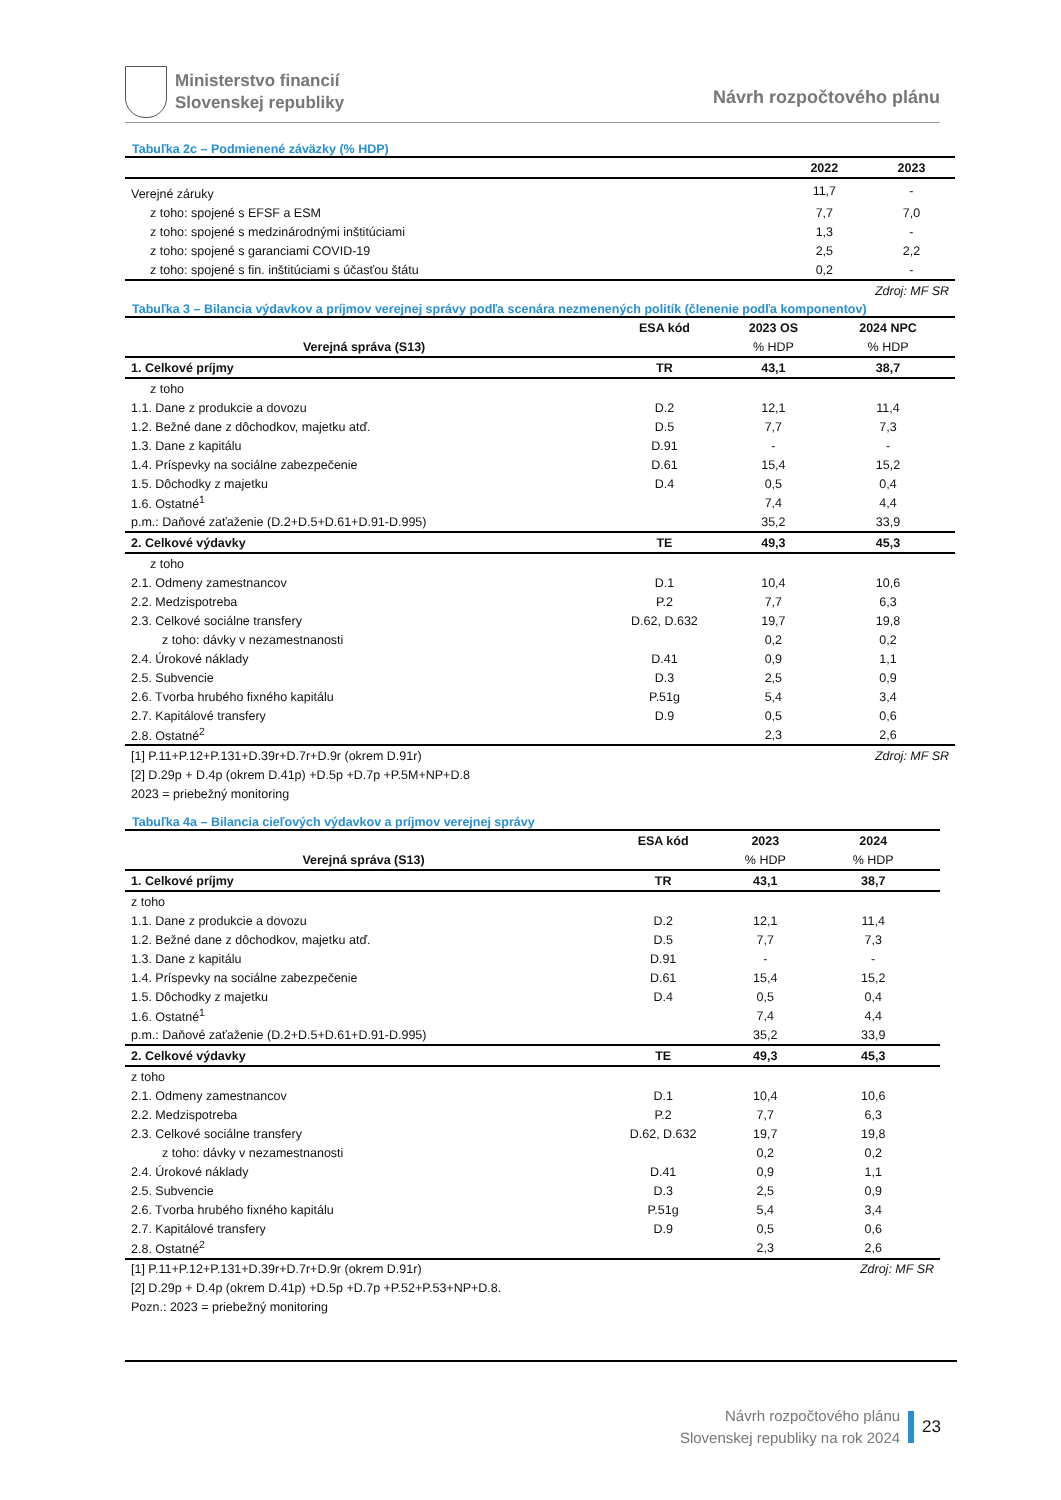Ministerstvo financií
Slovenskej republiky
Návrh rozpočtového plánu
Tabuľka 2c – Podmienené záväzky (% HDP)
| | 2022 | 2023 |
| --- | --- | --- |
| Verejné záruky | 11,7 | - |
| z toho: spojené s EFSF a ESM | 7,7 | 7,0 |
| z toho: spojené s medzinárodnými inštitúciami | 1,3 | - |
| z toho: spojené s garanciami COVID-19 | 2,5 | 2,2 |
| z toho: spojené s fin. inštitúciami s účasťou štátu | 0,2 | - |
| Zdroj: MF SR | | |
Tabuľka 3 – Bilancia výdavkov a príjmov verejnej správy podľa scenára nezmenených politík (členenie podľa komponentov)
| | ESA kód | 2023 OS | 2024 NPC |
| --- | --- | --- | --- |
| Verejná správa (S13) | | % HDP | % HDP |
| 1. Celkové príjmy | TR | 43,1 | 38,7 |
| z toho | | | |
| 1.1. Dane z produkcie a dovozu | D.2 | 12,1 | 11,4 |
| 1.2. Bežné dane z dôchodkov, majetku atď. | D.5 | 7,7 | 7,3 |
| 1.3. Dane z kapitálu | D.91 | - | - |
| 1.4. Príspevky na sociálne zabezpečenie | D.61 | 15,4 | 15,2 |
| 1.5. Dôchodky z majetku | D.4 | 0,5 | 0,4 |
| 1.6. Ostatné<sup>1</sup> | | 7,4 | 4,4 |
| p.m.: Daňové zaťaženie (D.2+D.5+D.61+D.91-D.995) | | 35,2 | 33,9 |
| 2. Celkové výdavky | TE | 49,3 | 45,3 |
| z toho | | | |
| 2.1. Odmeny zamestnancov | D.1 | 10,4 | 10,6 |
| 2.2. Medzispotreba | P.2 | 7,7 | 6,3 |
| 2.3. Celkové sociálne transfery | D.62, D.632 | 19,7 | 19,8 |
| z toho: dávky v nezamestnanosti | | 0,2 | 0,2 |
| 2.4. Úrokové náklady | D.41 | 0,9 | 1,1 |
| 2.5. Subvencie | D.3 | 2,5 | 0,9 |
| 2.6. Tvorba hrubého fixného kapitálu | P.51g | 5,4 | 3,4 |
| 2.7. Kapitálové transfery | D.9 | 0,5 | 0,6 |
| 2.8. Ostatné<sup>2</sup> | | 2,3 | 2,6 |
| [1] P.11+P.12+P.131+D.39r+D.7r+D.9r (okrem D.91r) | | | Zdroj: MF SR |
| [2] D.29p + D.4p (okrem D.41p) +D.5p +D.7p +P.5M+NP+D.8 | | | |
| 2023 = priebežný monitoring | | | |
Tabuľka 4a – Bilancia cieľových výdavkov a príjmov verejnej správy
| | ESA kód | 2023 | 2024 |
| --- | --- | --- | --- |
| Verejná správa (S13) | | % HDP | % HDP |
| 1. Celkové príjmy | TR | 43,1 | 38,7 |
| z toho | | | |
| 1.1. Dane z produkcie a dovozu | D.2 | 12,1 | 11,4 |
| 1.2. Bežné dane z dôchodkov, majetku atď. | D.5 | 7,7 | 7,3 |
| 1.3. Dane z kapitálu | D.91 | - | - |
| 1.4. Príspevky na sociálne zabezpečenie | D.61 | 15,4 | 15,2 |
| 1.5. Dôchodky z majetku | D.4 | 0,5 | 0,4 |
| 1.6. Ostatné<sup>1</sup> | | 7,4 | 4,4 |
| p.m.: Daňové zaťaženie (D.2+D.5+D.61+D.91-D.995) | | 35,2 | 33,9 |
| 2. Celkové výdavky | TE | 49,3 | 45,3 |
| z toho | | | |
| 2.1. Odmeny zamestnancov | D.1 | 10,4 | 10,6 |
| 2.2. Medzispotreba | P.2 | 7,7 | 6,3 |
| 2.3. Celkové sociálne transfery | D.62, D.632 | 19,7 | 19,8 |
| z toho: dávky v nezamestnanosti | | 0,2 | 0,2 |
| 2.4. Úrokové náklady | D.41 | 0,9 | 1,1 |
| 2.5. Subvencie | D.3 | 2,5 | 0,9 |
| 2.6. Tvorba hrubého fixného kapitálu | P.51g | 5,4 | 3,4 |
| 2.7. Kapitálové transfery | D.9 | 0,5 | 0,6 |
| 2.8. Ostatné<sup>2</sup> | | 2,3 | 2,6 |
| [1] P.11+P.12+P.131+D.39r+D.7r+D.9r (okrem D.91r) | | | Zdroj: MF SR |
| [2] D.29p + D.4p (okrem D.41p) +D.5p +D.7p +P.52+P.53+NP+D.8. | | | |
| Pozn.: 2023 = priebežný monitoring | | | |
Návrh rozpočtového plánu
Slovenskej republiky na rok 2024
23